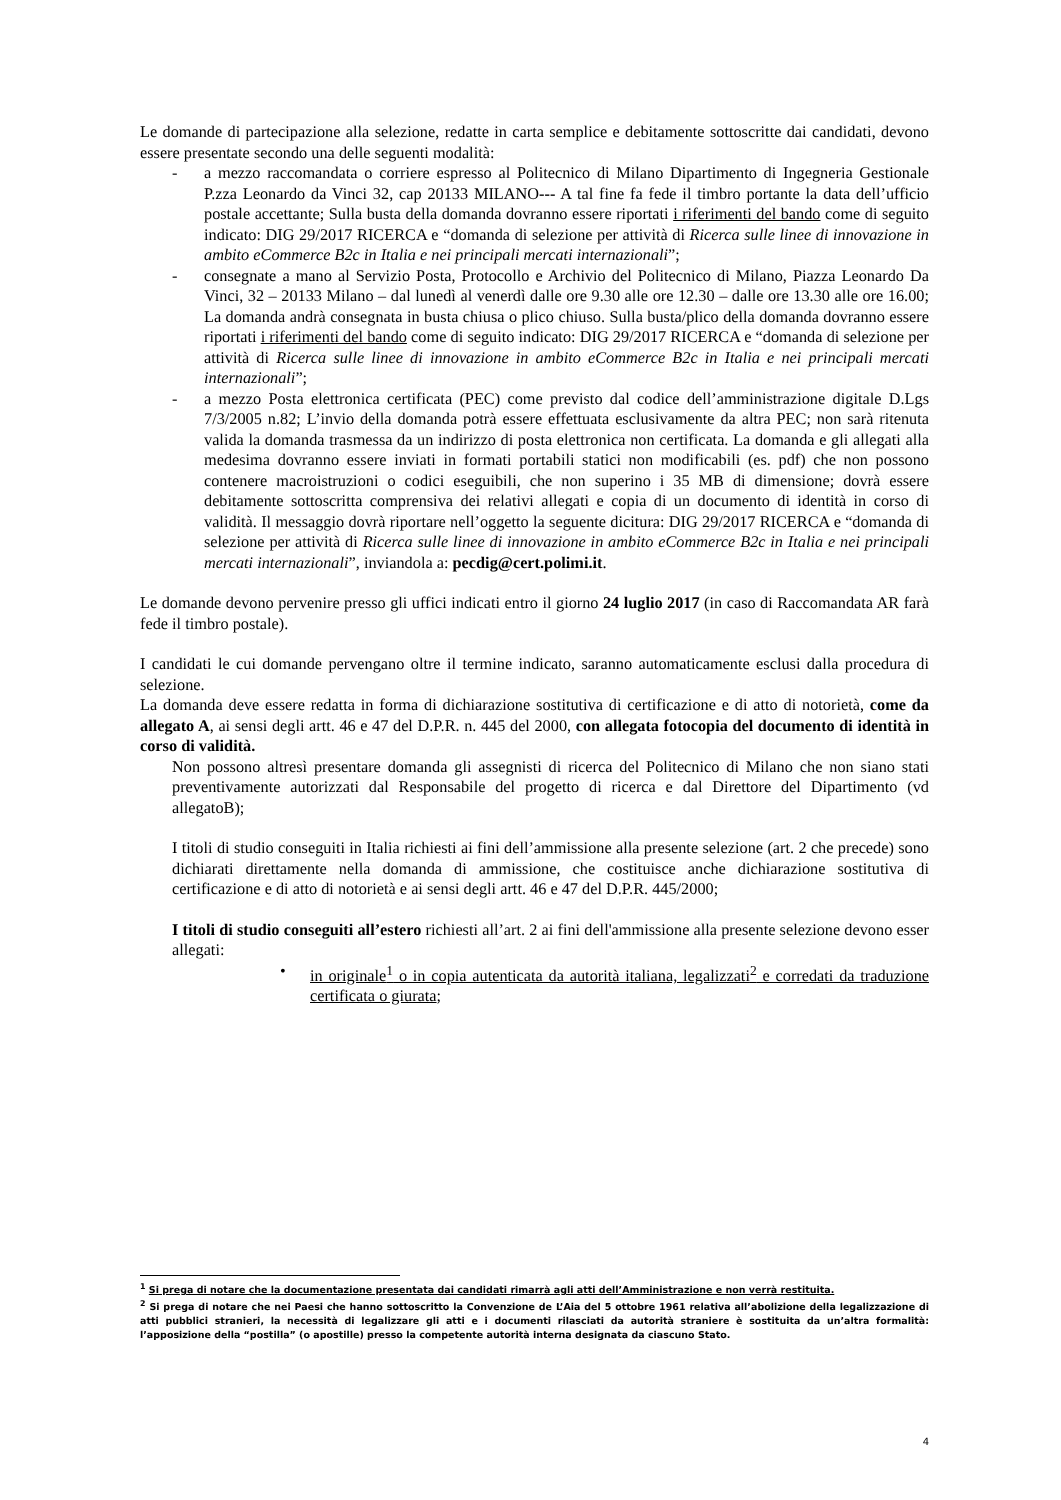Le domande di partecipazione alla selezione, redatte in carta semplice e debitamente sottoscritte dai candidati, devono essere presentate secondo una delle seguenti modalità:
- a mezzo raccomandata o corriere espresso al Politecnico di Milano Dipartimento di Ingegneria Gestionale P.zza Leonardo da Vinci 32, cap 20133 MILANO--- A tal fine fa fede il timbro portante la data dell’ufficio postale accettante; Sulla busta della domanda dovranno essere riportati i riferimenti del bando come di seguito indicato: DIG 29/2017 RICERCA e “domanda di selezione per attività di Ricerca sulle linee di innovazione in ambito eCommerce B2c in Italia e nei principali mercati internazionali”;
- consegnate a mano al Servizio Posta, Protocollo e Archivio del Politecnico di Milano, Piazza Leonardo Da Vinci, 32 – 20133 Milano – dal lunedì al venerdì dalle ore 9.30 alle ore 12.30 – dalle ore 13.30 alle ore 16.00; La domanda andrà consegnata in busta chiusa o plico chiuso. Sulla busta/plico della domanda dovranno essere riportati i riferimenti del bando come di seguito indicato: DIG 29/2017 RICERCA e “domanda di selezione per attività di Ricerca sulle linee di innovazione in ambito eCommerce B2c in Italia e nei principali mercati internazionali”;
- a mezzo Posta elettronica certificata (PEC) come previsto dal codice dell’amministrazione digitale D.Lgs 7/3/2005 n.82; L’invio della domanda potrà essere effettuata esclusivamente da altra PEC; non sarà ritenuta valida la domanda trasmessa da un indirizzo di posta elettronica non certificata. La domanda e gli allegati alla medesima dovranno essere inviati in formati portabili statici non modificabili (es. pdf) che non possono contenere macroistruzioni o codici eseguibili, che non superino i 35 MB di dimensione; dovrà essere debitamente sottoscritta comprensiva dei relativi allegati e copia di un documento di identità in corso di validità. Il messaggio dovrà riportare nell’oggetto la seguente dicitura: DIG 29/2017 RICERCA e “domanda di selezione per attività di Ricerca sulle linee di innovazione in ambito eCommerce B2c in Italia e nei principali mercati internazionali”, inviandola a: pecdig@cert.polimi.it.
Le domande devono pervenire presso gli uffici indicati entro il giorno 24 luglio 2017 (in caso di Raccomandata AR farà fede il timbro postale).
I candidati le cui domande pervengano oltre il termine indicato, saranno automaticamente esclusi dalla procedura di selezione.
La domanda deve essere redatta in forma di dichiarazione sostitutiva di certificazione e di atto di notorietà, come da allegato A, ai sensi degli artt. 46 e 47 del D.P.R. n. 445 del 2000, con allegata fotocopia del documento di identità in corso di validità.
Non possono altresì presentare domanda gli assegnisti di ricerca del Politecnico di Milano che non siano stati preventivamente autorizzati dal Responsabile del progetto di ricerca e dal Direttore del Dipartimento (vd allegatoB);
I titoli di studio conseguiti in Italia richiesti ai fini dell’ammissione alla presente selezione (art. 2 che precede) sono dichiarati direttamente nella domanda di ammissione, che costituisce anche dichiarazione sostitutiva di certificazione e di atto di notorietà e ai sensi degli artt. 46 e 47 del D.P.R. 445/2000;
I titoli di studio conseguiti all’estero richiesti all’art. 2 ai fini dell'ammissione alla presente selezione devono esser allegati:
• in originale<sup>1</sup> o in copia autenticata da autorità italiana, legalizzati<sup>2</sup> e corredati da traduzione certificata o giurata;
<sup>1</sup> Si prega di notare che la documentazione presentata dai candidati rimarrà agli atti dell’Amministrazione e non verrà restituita.
<sup>2</sup> Si prega di notare che nei Paesi che hanno sottoscritto la Convenzione de L’Aia del 5 ottobre 1961 relativa all’abolizione della legalizzazione di atti pubblici stranieri, la necessità di legalizzare gli atti e i documenti rilasciati da autorità straniere è sostituita da un’altra formalità: l’apposizione della “postilla” (o apostille) presso la competente autorità interna designata da ciascuno Stato.
4